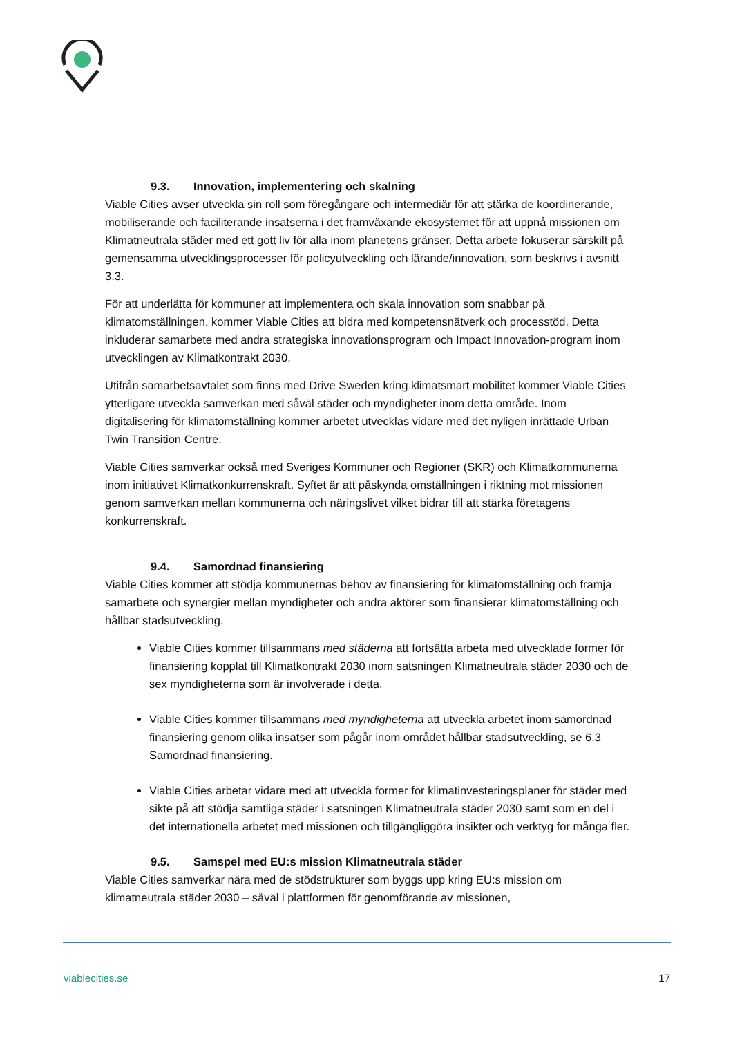9.3. Innovation, implementering och skalning
Viable Cities avser utveckla sin roll som föregångare och intermediär för att stärka de koordinerande, mobiliserande och faciliterande insatserna i det framväxande ekosystemet för att uppnå missionen om Klimatneutrala städer med ett gott liv för alla inom planetens gränser. Detta arbete fokuserar särskilt på gemensamma utvecklingsprocesser för policyutveckling och lärande/innovation, som beskrivs i avsnitt 3.3.
För att underlätta för kommuner att implementera och skala innovation som snabbar på klimatomställningen, kommer Viable Cities att bidra med kompetensnätverk och processtöd. Detta inkluderar samarbete med andra strategiska innovationsprogram och Impact Innovation-program inom utvecklingen av Klimatkontrakt 2030.
Utifrån samarbetsavtalet som finns med Drive Sweden kring klimatsmart mobilitet kommer Viable Cities ytterligare utveckla samverkan med såväl städer och myndigheter inom detta område. Inom digitalisering för klimatomställning kommer arbetet utvecklas vidare med det nyligen inrättade Urban Twin Transition Centre.
Viable Cities samverkar också med Sveriges Kommuner och Regioner (SKR) och Klimatkommunerna inom initiativet Klimatkonkurrenskraft. Syftet är att påskynda omställningen i riktning mot missionen genom samverkan mellan kommunerna och näringslivet vilket bidrar till att stärka företagens konkurrenskraft.
9.4. Samordnad finansiering
Viable Cities kommer att stödja kommunernas behov av finansiering för klimatomställning och främja samarbete och synergier mellan myndigheter och andra aktörer som finansierar klimatomställning och hållbar stadsutveckling.
Viable Cities kommer tillsammans med städerna att fortsätta arbeta med utvecklade former för finansiering kopplat till Klimatkontrakt 2030 inom satsningen Klimatneutrala städer 2030 och de sex myndigheterna som är involverade i detta.
Viable Cities kommer tillsammans med myndigheterna att utveckla arbetet inom samordnad finansiering genom olika insatser som pågår inom området hållbar stadsutveckling, se 6.3 Samordnad finansiering.
Viable Cities arbetar vidare med att utveckla former för klimatinvesteringsplaner för städer med sikte på att stödja samtliga städer i satsningen Klimatneutrala städer 2030 samt som en del i det internationella arbetet med missionen och tillgängliggöra insikter och verktyg för många fler.
9.5. Samspel med EU:s mission Klimatneutrala städer
Viable Cities samverkar nära med de stödstrukturer som byggs upp kring EU:s mission om klimatneutrala städer 2030 – såväl i plattformen för genomförande av missionen,
viablecities.se 17